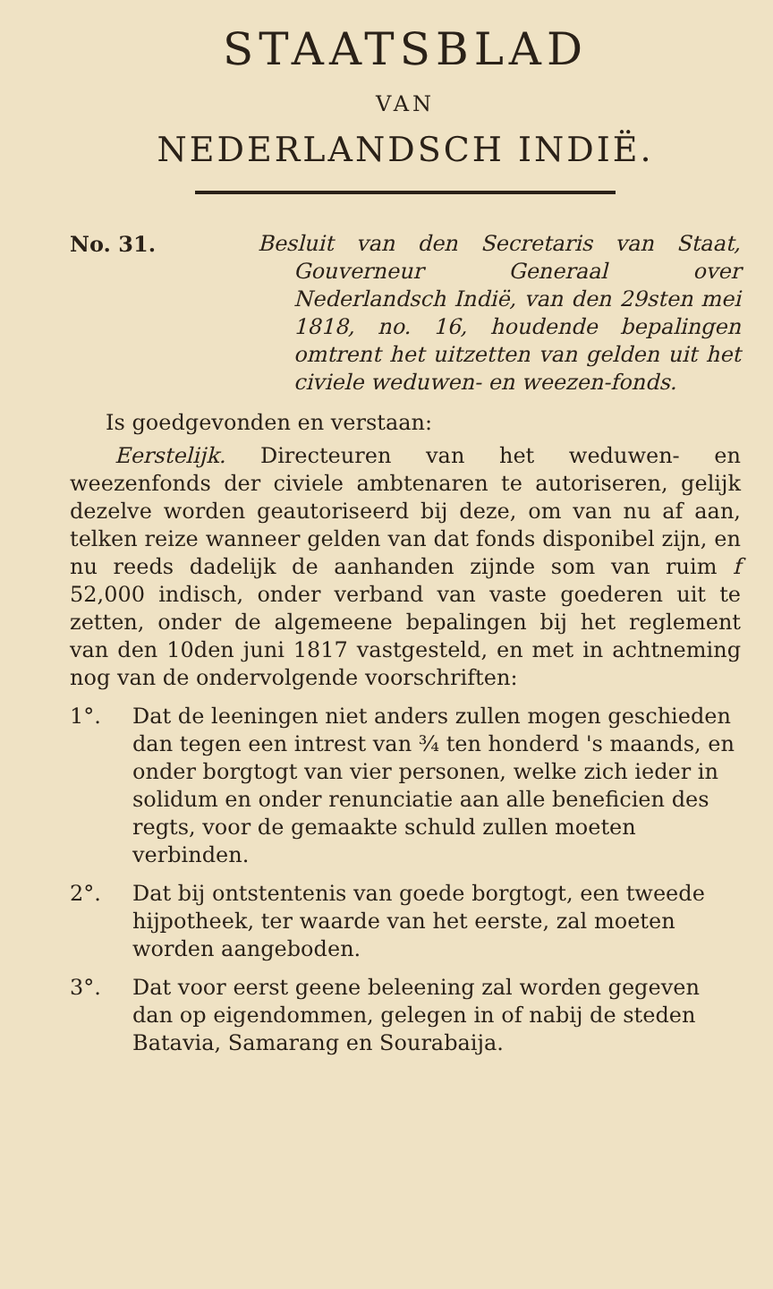STAATSBLAD
VAN
NEDERLANDSCH INDIË.
No. 31. Besluit van den Secretaris van Staat, Gouverneur Generaal over Nederlandsch Indië, van den 29sten mei 1818, no. 16, houdende bepalingen omtrent het uitzetten van gelden uit het civiele weduwen- en weezen-fonds.
Is goedgevonden en verstaan:
Eerstelijk. Directeuren van het weduwen- en weezenfonds der civiele ambtenaren te autoriseren, gelijk dezelve worden geautoriseerd bij deze, om van nu af aan, telken reize wanneer gelden van dat fonds disponibel zijn, en nu reeds dadelijk de aanhanden zijnde som van ruim f 52,000 indisch, onder verband van vaste goederen uit te zetten, onder de algemeene bepalingen bij het reglement van den 10den juni 1817 vastgesteld, en met in achtneming nog van de ondervolgende voorschriften:
1°. Dat de leeningen niet anders zullen mogen geschieden dan tegen een intrest van ¾ ten honderd 's maands, en onder borgtogt van vier personen, welke zich ieder in solidum en onder renunciatie aan alle beneficien des regts, voor de gemaakte schuld zullen moeten verbinden.
2°. Dat bij ontstentenis van goede borgtogt, een tweede hijpotheek, ter waarde van het eerste, zal moeten worden aangeboden.
3°. Dat voor eerst geene beleening zal worden gegeven dan op eigendommen, gelegen in of nabij de steden Batavia, Samarang en Sourabaija.